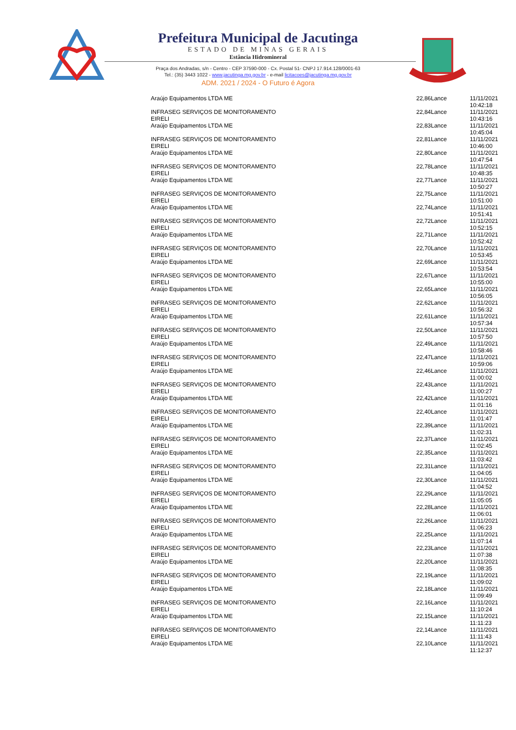Prefeitura Municipal de Jacutinga
ESTADO DE MINAS GERAIS
Estância Hidromineral
Praça dos Andradas, s/n - Centro - CEP 37590-000 - Cx. Postal 51- CNPJ 17.914.128/0001-63
Tel.: (35) 3443 1022 - www.jacutinga.mg.gov.br - e-mail licitacoes@jacutinga.mg.gov.br
ADM. 2021 / 2024 - O Futuro é Agora
| Araújo Equipamentos LTDA ME | 22,86 | Lance | 11/11/2021 10:42:18 |
| INFRASEG SERVIÇOS DE MONITORAMENTO EIRELI | 22,84 | Lance | 11/11/2021 10:43:16 |
| Araújo Equipamentos LTDA ME | 22,83 | Lance | 11/11/2021 10:45:04 |
| INFRASEG SERVIÇOS DE MONITORAMENTO EIRELI | 22,81 | Lance | 11/11/2021 10:46:00 |
| Araújo Equipamentos LTDA ME | 22,80 | Lance | 11/11/2021 10:47:54 |
| INFRASEG SERVIÇOS DE MONITORAMENTO EIRELI | 22,78 | Lance | 11/11/2021 10:48:35 |
| Araújo Equipamentos LTDA ME | 22,77 | Lance | 11/11/2021 10:50:27 |
| INFRASEG SERVIÇOS DE MONITORAMENTO EIRELI | 22,75 | Lance | 11/11/2021 10:51:00 |
| Araújo Equipamentos LTDA ME | 22,74 | Lance | 11/11/2021 10:51:41 |
| INFRASEG SERVIÇOS DE MONITORAMENTO EIRELI | 22,72 | Lance | 11/11/2021 10:52:15 |
| Araújo Equipamentos LTDA ME | 22,71 | Lance | 11/11/2021 10:52:42 |
| INFRASEG SERVIÇOS DE MONITORAMENTO EIRELI | 22,70 | Lance | 11/11/2021 10:53:45 |
| Araújo Equipamentos LTDA ME | 22,69 | Lance | 11/11/2021 10:53:54 |
| INFRASEG SERVIÇOS DE MONITORAMENTO EIRELI | 22,67 | Lance | 11/11/2021 10:55:00 |
| Araújo Equipamentos LTDA ME | 22,65 | Lance | 11/11/2021 10:56:05 |
| INFRASEG SERVIÇOS DE MONITORAMENTO EIRELI | 22,62 | Lance | 11/11/2021 10:56:32 |
| Araújo Equipamentos LTDA ME | 22,61 | Lance | 11/11/2021 10:57:34 |
| INFRASEG SERVIÇOS DE MONITORAMENTO EIRELI | 22,50 | Lance | 11/11/2021 10:57:50 |
| Araújo Equipamentos LTDA ME | 22,49 | Lance | 11/11/2021 10:58:46 |
| INFRASEG SERVIÇOS DE MONITORAMENTO EIRELI | 22,47 | Lance | 11/11/2021 10:59:06 |
| Araújo Equipamentos LTDA ME | 22,46 | Lance | 11/11/2021 11:00:02 |
| INFRASEG SERVIÇOS DE MONITORAMENTO EIRELI | 22,43 | Lance | 11/11/2021 11:00:27 |
| Araújo Equipamentos LTDA ME | 22,42 | Lance | 11/11/2021 11:01:16 |
| INFRASEG SERVIÇOS DE MONITORAMENTO EIRELI | 22,40 | Lance | 11/11/2021 11:01:47 |
| Araújo Equipamentos LTDA ME | 22,39 | Lance | 11/11/2021 11:02:31 |
| INFRASEG SERVIÇOS DE MONITORAMENTO EIRELI | 22,37 | Lance | 11/11/2021 11:02:45 |
| Araújo Equipamentos LTDA ME | 22,35 | Lance | 11/11/2021 11:03:42 |
| INFRASEG SERVIÇOS DE MONITORAMENTO EIRELI | 22,31 | Lance | 11/11/2021 11:04:05 |
| Araújo Equipamentos LTDA ME | 22,30 | Lance | 11/11/2021 11:04:52 |
| INFRASEG SERVIÇOS DE MONITORAMENTO EIRELI | 22,29 | Lance | 11/11/2021 11:05:05 |
| Araújo Equipamentos LTDA ME | 22,28 | Lance | 11/11/2021 11:06:01 |
| INFRASEG SERVIÇOS DE MONITORAMENTO EIRELI | 22,26 | Lance | 11/11/2021 11:06:23 |
| Araújo Equipamentos LTDA ME | 22,25 | Lance | 11/11/2021 11:07:14 |
| INFRASEG SERVIÇOS DE MONITORAMENTO EIRELI | 22,23 | Lance | 11/11/2021 11:07:38 |
| Araújo Equipamentos LTDA ME | 22,20 | Lance | 11/11/2021 11:08:35 |
| INFRASEG SERVIÇOS DE MONITORAMENTO EIRELI | 22,19 | Lance | 11/11/2021 11:09:02 |
| Araújo Equipamentos LTDA ME | 22,18 | Lance | 11/11/2021 11:09:49 |
| INFRASEG SERVIÇOS DE MONITORAMENTO EIRELI | 22,16 | Lance | 11/11/2021 11:10:24 |
| Araújo Equipamentos LTDA ME | 22,15 | Lance | 11/11/2021 11:11:23 |
| INFRASEG SERVIÇOS DE MONITORAMENTO EIRELI | 22,14 | Lance | 11/11/2021 11:11:43 |
| Araújo Equipamentos LTDA ME | 22,10 | Lance | 11/11/2021 11:12:37 |